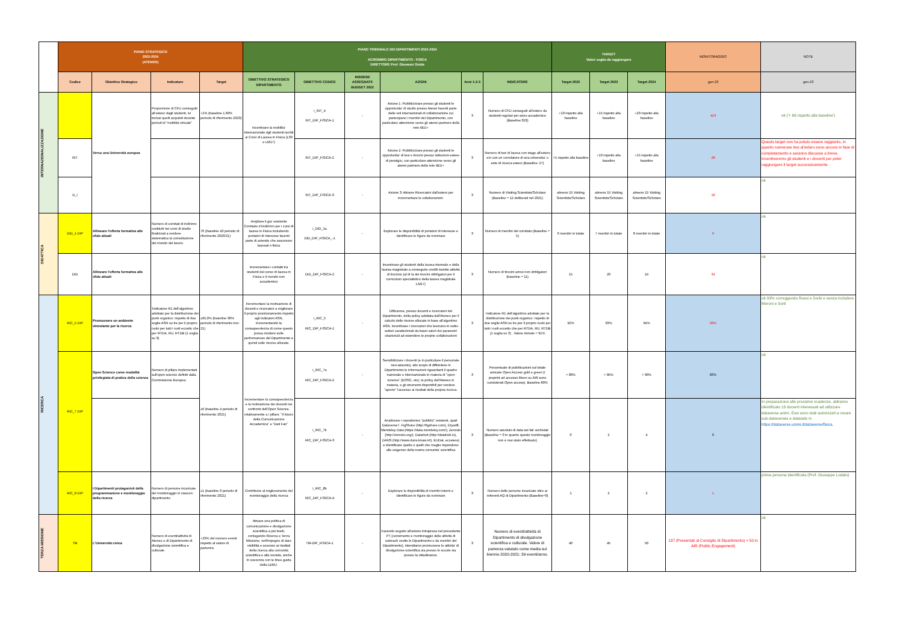| | PIANO STRATEGICO 2022-2024 (ATENEO) | | | | PIANO TRIENNALE DEI DIPARTIMENTI 2022-2024 ACRONIMO DIPARTIMENTO : FISICA DIRETTORE Prof. Giovanni Onida | | | | | | TARGET Valori soglia da raggiungere | | | MONITORAGGIO | NOTE |
| | Codice | Obiettivo Strategico | Indicatore | Target | OBIETTIVO STRATEGICO DIPARTIMENTO | OBIETTIVO CODICE | RISORSE ASSEGNATE BUDGET 2022 | AZIONI | Anni 1-2-3 | INDICATORE | Target 2022 | Target 2023 | Target 2024 | gen-23 | gen-23 |
| INTERNAZIONALIZZAZIONE | | Verso una Università europea | Proporzione di CFU conseguiti all'estero dagli studenti, ivi inclusi quelli acquisiti durante periodi di "mobilità virtuale" | +2% (baseline 1,60% periodo di riferimento 2020) | Incentivare la mobilita' internazionale dgli studenti iscritti ai Corsi di Laurea in Fisica (L30 e LM17) | i_INT_4 INT_DIP_FISICA-1 | - | Azione 1: Pubblicizzare presso gli studenti le opportunita' di studio presso Atenei facenti parte delle reti internazionali di collaborazione cui partecipano i membri del Dipartimento, con particolare attenzione verso gli atenei partners della rete 4EU+ | 3 | Numero di CFU conseguiti all'estero da studenti regolari per anno accademico (Baseline:353) | +10 rispetto alla baseline | +15 rispetto alla baseline | +20 rispetto alla baseline | 419 | ok ('+ 66 rispetto alla baseline') |
| | INT | | | | | INT_DIP_FISICA-2 | - | Azione 2: Pubblicizzare presso gli studenti le opportunita' di tesi e tirocini presso istituzioni estere di prestigio, con particolare attenzione verso gli atenei partners della rete 4EU+ | 3 | Numero di tesi di laurea con stage all'estero e/o con un correlatore di una universita' o ente di ricerca estero (Baseline: 27) | +5 rispetto alla baseline | +10 rispetto alla baseline | +15 rispetto alla baseline | 28 | Questo target non ha potuto essere raggiunto, in quanto numerose tesi al'estero sono ancora in fase di completamento e saranno discusse a breve. Incentiveremo gli studenti e i docenti per poter raggiungere il target successivamente. |
| | D_I | | | | | INT_DIP_FISICA-3 | - | Azione 3: Attrarre Ricercatori dall'estero per incrementare le collaborazioni. | 3 | Numero di Visiting Scientists/Scholars (Baseline = 12 deliberati nel 2021) | almeno 15 Visiting Scientists/Scholars | almeno 15 Visiting Scientists/Scholars | almeno 15 Visiting Scientists/Scholars | 18 | ok |
| DIDATTICA | DID_1 DIP | Allineare l'offerta formativa alle sfide attuali | Numero di comitati di indirizzo costituiti nei corsi di studio finalizzati a rendere sistematica la consultazione del mondo del lavoro | 70 (baseline 43 periodo di riferimento 2020/21) | Ampliare il gia' esistente Comitato d iindirizzo per i corsi di laurea in Fisica includendo portatori di interesse facenti parte di aziende che assumono laureati n fisica | i_DID_1a DID_DIP_FISICA_-1 | - | Esplorare le disponibilità di portatori di interesse e identificare le figure da nominare | 3 | Numero di membri del comitato (Baseline = 5) | 6 membri in totale | 7 membri in totale | 8 membri in totale | 6 | ok |
| | DID | Allineare l'offerta formativa alle sfide attuali | | | Incrementare i contatti tra studenti del corso di laurea in Fisica e il mondo non accademico | DID_DIP_FISICA-2 | - | Incentivare gli studenti della laurea triennale e della laurea magistrale a conseguire crediti tramite attività di tirocinio (al di la dei tirocini obbligatori per il curriculum specialistico della laurea magistrale LM17) | 3 | Numero di tirocini annui non obbligatori (baseline = 11) | 15 | 20 | 24 | 34 | ok |
| RICERCA | RIC_5 DIP | Promuovere un ambiente stimolante per la ricerca | 'Indicatore R1 dell'algoritmo adottato per la distribuzione dei punti organico: rispetto di due soglie ASN su tre per il proprio ruolo per tutti i ruoli eccetto che per RTDA, RU, RTDB (1 soglia su 3) | ≥95,0% (baseline 90% periodo di riferimento nov-21) | Incrementare la motivazione di docenti e ricercatori a migliorare il proprio posizionamento rispetto agli indicatori ASN, incrementando la consapevolezza di come questo possa incidere sulle performances del Dipartimento e quindi sulle risorse allocate. | i_RIC_5 RIC_DIP_FISICA-1 | - | Diffusione, presso docenti e ricercatori del Dipartimento, della policy adottata dall'Ateneo per il calcolo delle risorse allocate in base all'algoritmo ASN. Incentivare i ricercatori che lavorano in sotto- settori caratterizzati da bassi valori dei parametri citazionali ad estendere le proprie collaborazioni | 3 | Indicatore R1 dell'algoritmo adottato per la distribuzione dei punti organico: rispetto di due soglie ASN su tre per il proprio ruolo per tutti i ruoli eccetto che per RTDA, RU, RTDB (1 soglia su 3) . Valore iniziale = 91% | 92% | 93% | 94% | 93% | ok 93% correggendo Rossi e Sorbi e senza includere Meroni e Sorti |
| | RIC_7 DIP | Open Science come modalità privilegiata di pratica della scienza | Numero di pillars implementati sull'open science definiti dalla Commissione Europea | ≥6 (baseline 4 periodo di riferimento 2021) | Incrementare la consapevolezza e la motivazione dei docenti nei confronti dell'Open Science, relativamente a i pillars: "Il futuro della Comunicazione Accademica" e "Dati Fair" | i_RIC_7a RIC_DIP_FISICA-2 | - | Sensibilizzare i docenti (e in particolare il personale neo-assunto), allo scopo di diffondere in Dipartimento le informazioni riguardanti il quadro nazionale e internazionale in materia di "open science" (EOSC, etc), la policy dell'Ateneo in materia, e gli strumenti disponibili per rendere "aperto" l'accesso ai risultati della propria ricerca. | 3 | Percentuale di pubblicazioni sul totale annuale Open Access gold e green (i preprint ad accesso libero su AIR sono considerati Open access). Baseline 80% | > 80% | > 85% | > 90% | 83% | ok |
| | | | | | | i_RIC_7b RIC_DIP_FISICA-3 | - | Analizzare i repositories "pubblici" esistenti, quali Dataverse7, FigShare (http://figshare.com), Dryad8, Mendeley Data (https://data.mendeley.com/), Zenodo (http://zenodo.org/), DataHub (http://datahub.io), DANS (http://www.dans.knaw.nl/), EUDat, eccetera) e identificare quello o quelli che meglio rispondono alle esigenze della nostra comunita' scientifica | 3 | Numero assoluto di data set fair archiviati (Baseline = 0 in quanto questo monitoraggio non è mai stato effettuato) | 0 | 2 | 4 | 0 | In preparazione alle prossime scadenze, abbiamo identificato 13 docenti interessati ad utilizzare dataverse.unimi. Essi sono stati autorizzati a creare sub-dataverses e datasets in https://dataverse.unimi.it/dataverse/fisica. |
| | RIC_8 DIP | I Dipartimenti protagonisti della programmazione e monitoraggio della ricerca | Numero di persone incaricate del monitoraggio in ciascun dipartimento | ≥1 (baseline 0 periodo di riferimento 2021) | Contribuire al miglioramento del monitoraggio della ricerca | i_RIC_8b RIC_DIP_FISICA-4 | - | Esplorare le disponibilità di membri interni e identificare le figure da nominare | 3 | Numero delle persone incaricate oltre ai referenti AQ di Dipartimento (Baseline=0) | 1 | 2 | 2 | 1 | prima persona identificata (Prof. Giuseppe Lodato) |
| TERZA MISSIONE | TM | L'Università civica | Numero di eventi/attività di Ateneo o di Dipartimento di divulgazione scientifica e culturale | +20% del numero eventi rispetto al valore di partenza | Attuare una politica di comunicazione e divulgazione scientifica a più livelli, coniugando Ricerca e Terza Missione, nell'impegno di dare visibilità e accesso ai risultati della ricerca alla comunità scientifica e alla società, anche in coerenza con le linee guida della LERU. | TM-DIP_FISICA-1 | - | Facendo seguito all'azione intrapresa nel precedente PT (censimento e monitoraggio delle attività di outreach svolte in Dipartimento o da membri del Dipartimento), intendiamo promuovere le attivita' di divulgazione scientifica sia presso le scuole sia presso la cittadinanza. | 3 | Numero di eventi/attività di Dipartimento di divulgazione scientifica e culturale. Valore di partenza valutato come media sul biennio 2020-2021: 39 eventi/anno. | 40 | 45 | 50 | 137 (Presentati al Consiglio di Dipartimento) + 50 in AIR (Public Engagement) | ok |